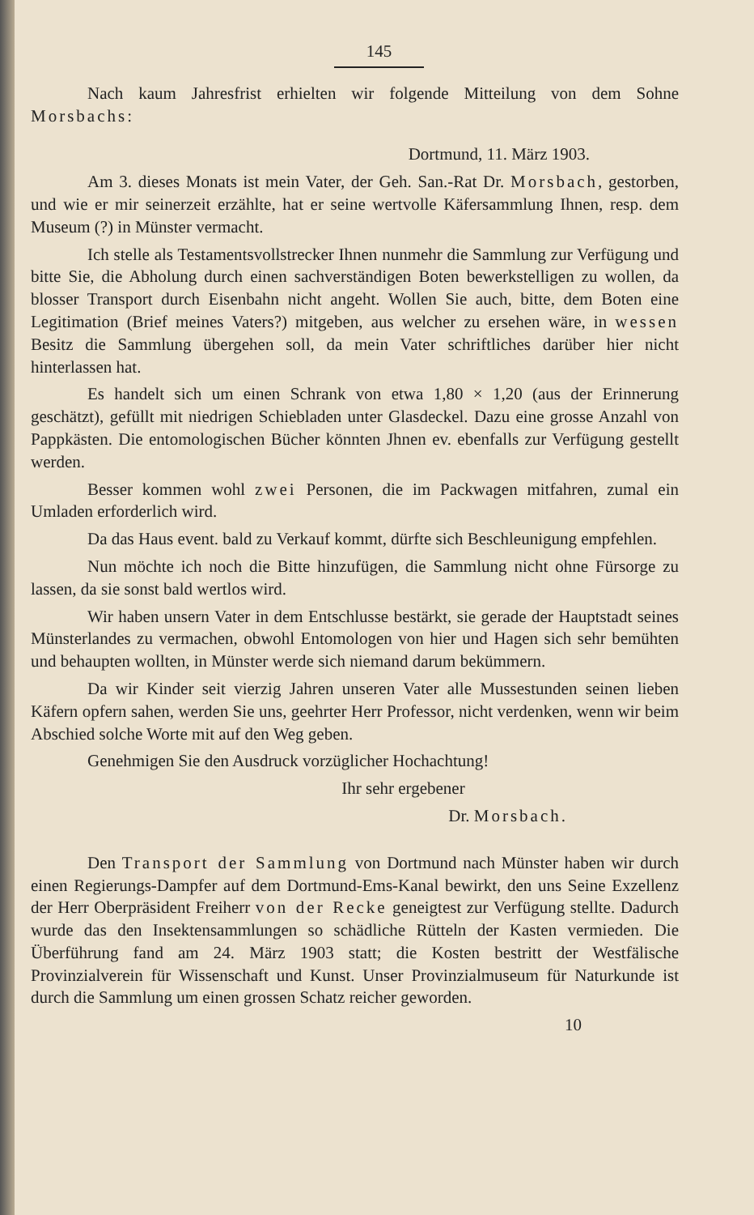145
Nach kaum Jahresfrist erhielten wir folgende Mitteilung von dem Sohne Morsbachs:
Dortmund, 11. März 1903.
Am 3. dieses Monats ist mein Vater, der Geh. San.-Rat Dr. Morsbach, gestorben, und wie er mir seinerzeit erzählte, hat er seine wertvolle Käfersammlung Ihnen, resp. dem Museum (?) in Münster vermacht.
Ich stelle als Testamentsvollstrecker Ihnen nunmehr die Sammlung zur Verfügung und bitte Sie, die Abholung durch einen sachverständigen Boten bewerkstelligen zu wollen, da blosser Transport durch Eisenbahn nicht angeht. Wollen Sie auch, bitte, dem Boten eine Legitimation (Brief meines Vaters?) mitgeben, aus welcher zu ersehen wäre, in wessen Besitz die Sammlung übergehen soll, da mein Vater schriftliches darüber hier nicht hinterlassen hat.
Es handelt sich um einen Schrank von etwa 1,80 × 1,20 (aus der Erinnerung geschätzt), gefüllt mit niedrigen Schiebladen unter Glasdeckel. Dazu eine grosse Anzahl von Pappkästen. Die entomologischen Bücher könnten Jhnen ev. ebenfalls zur Verfügung gestellt werden.
Besser kommen wohl zwei Personen, die im Packwagen mitfahren, zumal ein Umladen erforderlich wird.
Da das Haus event. bald zu Verkauf kommt, dürfte sich Beschleunigung empfehlen.
Nun möchte ich noch die Bitte hinzufügen, die Sammlung nicht ohne Fürsorge zu lassen, da sie sonst bald wertlos wird.
Wir haben unsern Vater in dem Entschlusse bestärkt, sie gerade der Hauptstadt seines Münsterlandes zu vermachen, obwohl Entomologen von hier und Hagen sich sehr bemühten und behaupten wollten, in Münster werde sich niemand darum bekümmern.
Da wir Kinder seit vierzig Jahren unseren Vater alle Mussestunden seinen lieben Käfern opfern sahen, werden Sie uns, geehrter Herr Professor, nicht verdenken, wenn wir beim Abschied solche Worte mit auf den Weg geben.
Genehmigen Sie den Ausdruck vorzüglicher Hochachtung!
Ihr sehr ergebener
Dr. Morsbach.
Den Transport der Sammlung von Dortmund nach Münster haben wir durch einen Regierungs-Dampfer auf dem Dortmund-Ems-Kanal bewirkt, den uns Seine Exzellenz der Herr Oberpräsident Freiherr von der Recke geneigtest zur Verfügung stellte. Dadurch wurde das den Insektensammlungen so schädliche Rütteln der Kasten vermieden. Die Überführung fand am 24. März 1903 statt; die Kosten bestritt der Westfälische Provinzialverein für Wissenschaft und Kunst. Unser Provinzialmuseum für Naturkunde ist durch die Sammlung um einen grossen Schatz reicher geworden.
10